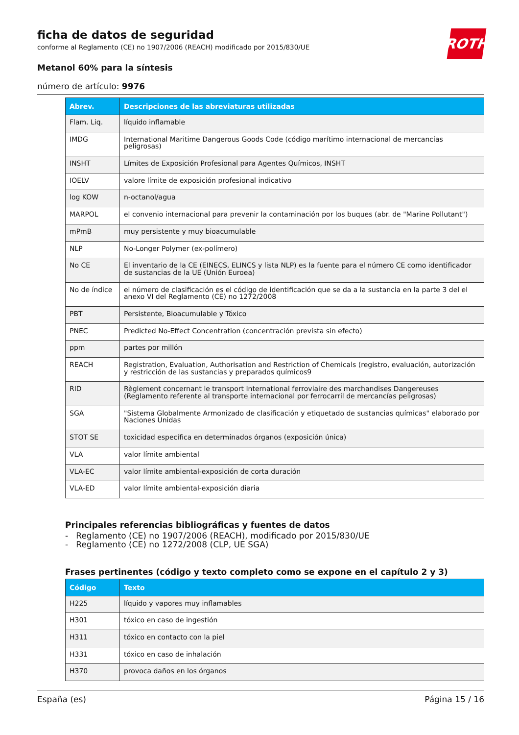ROTH
ficha de datos de seguridad
conforme al Reglamento (CE) no 1907/2006 (REACH) modificado por 2015/830/UE
Metanol 60% para la síntesis
número de artículo: 9976
| Abrev. | Descripciones de las abreviaturas utilizadas |
| --- | --- |
| Flam. Liq. | líquido inflamable |
| IMDG | International Maritime Dangerous Goods Code (código marítimo internacional de mercancías peligrosas) |
| INSHT | Límites de Exposición Profesional para Agentes Químicos, INSHT |
| IOELV | valore límite de exposición profesional indicativo |
| log KOW | n-octanol/agua |
| MARPOL | el convenio internacional para prevenir la contaminación por los buques (abr. de "Marine Pollutant") |
| mPmB | muy persistente y muy bioacumulable |
| NLP | No-Longer Polymer (ex-polímero) |
| No CE | El inventario de la CE (EINECS, ELINCS y lista NLP) es la fuente para el número CE como identificador de sustancias de la UE (Unión Euroea) |
| No de índice | el número de clasificación es el código de identificación que se da a la sustancia en la parte 3 del el anexo VI del Reglamento (CE) no 1272/2008 |
| PBT | Persistente, Bioacumulable y Tóxico |
| PNEC | Predicted No-Effect Concentration (concentración prevista sin efecto) |
| ppm | partes por millón |
| REACH | Registration, Evaluation, Authorisation and Restriction of Chemicals (registro, evaluación, autorización y restricción de las sustancias y preparados químicos9 |
| RID | Règlement concernant le transport International ferroviaire des marchandises Dangereuses (Reglamento referente al transporte internacional por ferrocarril de mercancías peligrosas) |
| SGA | "Sistema Globalmente Armonizado de clasificación y etiquetado de sustancias químicas" elaborado por Naciones Unidas |
| STOT SE | toxicidad específica en determinados órganos (exposición única) |
| VLA | valor límite ambiental |
| VLA-EC | valor límite ambiental-exposición de corta duración |
| VLA-ED | valor límite ambiental-exposición diaria |
Principales referencias bibliográficas y fuentes de datos
- Reglamento (CE) no 1907/2006 (REACH), modificado por 2015/830/UE
- Reglamento (CE) no 1272/2008 (CLP, UE SGA)
Frases pertinentes (código y texto completo como se expone en el capítulo 2 y 3)
| Código | Texto |
| --- | --- |
| H225 | líquido y vapores muy inflamables |
| H301 | tóxico en caso de ingestión |
| H311 | tóxico en contacto con la piel |
| H331 | tóxico en caso de inhalación |
| H370 | provoca daños en los órganos |
España (es) Página 15 / 16